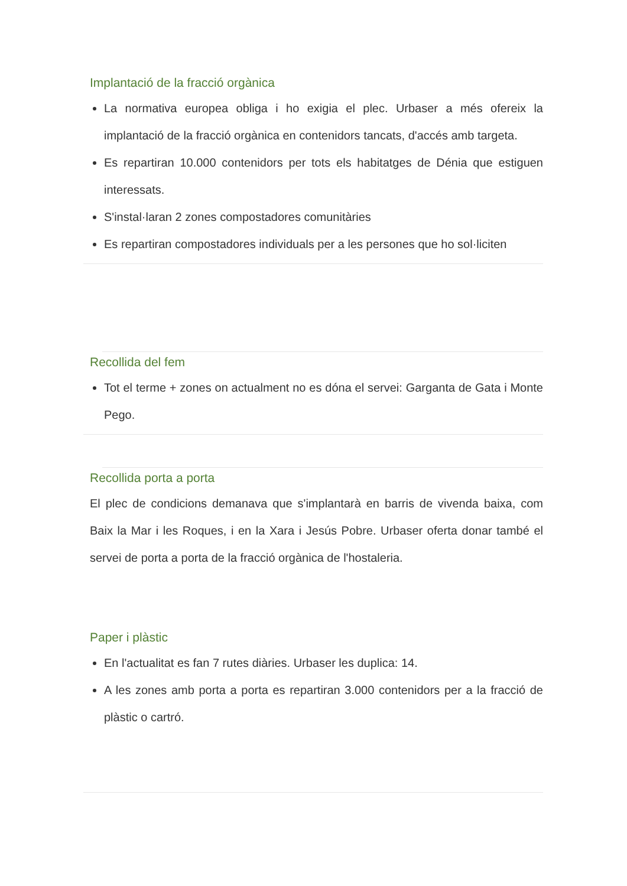Implantació de la fracció orgànica
La normativa europea obliga i ho exigia el plec. Urbaser a més ofereix la implantació de la fracció orgànica en contenidors tancats, d'accés amb targeta.
Es repartiran 10.000 contenidors per tots els habitatges de Dénia que estiguen interessats.
S'instal·laran 2 zones compostadores comunitàries
Es repartiran compostadores individuals per a les persones que ho sol·liciten
Recollida del fem
Tot el terme + zones on actualment no es dóna el servei: Garganta de Gata i Monte Pego.
Recollida porta a porta
El plec de condicions demanava que s'implantarà en barris de vivenda baixa, com Baix la Mar i les Roques, i en la Xara i Jesús Pobre. Urbaser oferta donar també el servei de porta a porta de la fracció orgànica de l'hostaleria.
Paper i plàstic
En l'actualitat es fan 7 rutes diàries. Urbaser les duplica: 14.
A les zones amb porta a porta es repartiran 3.000 contenidors per a la fracció de plàstic o cartró.